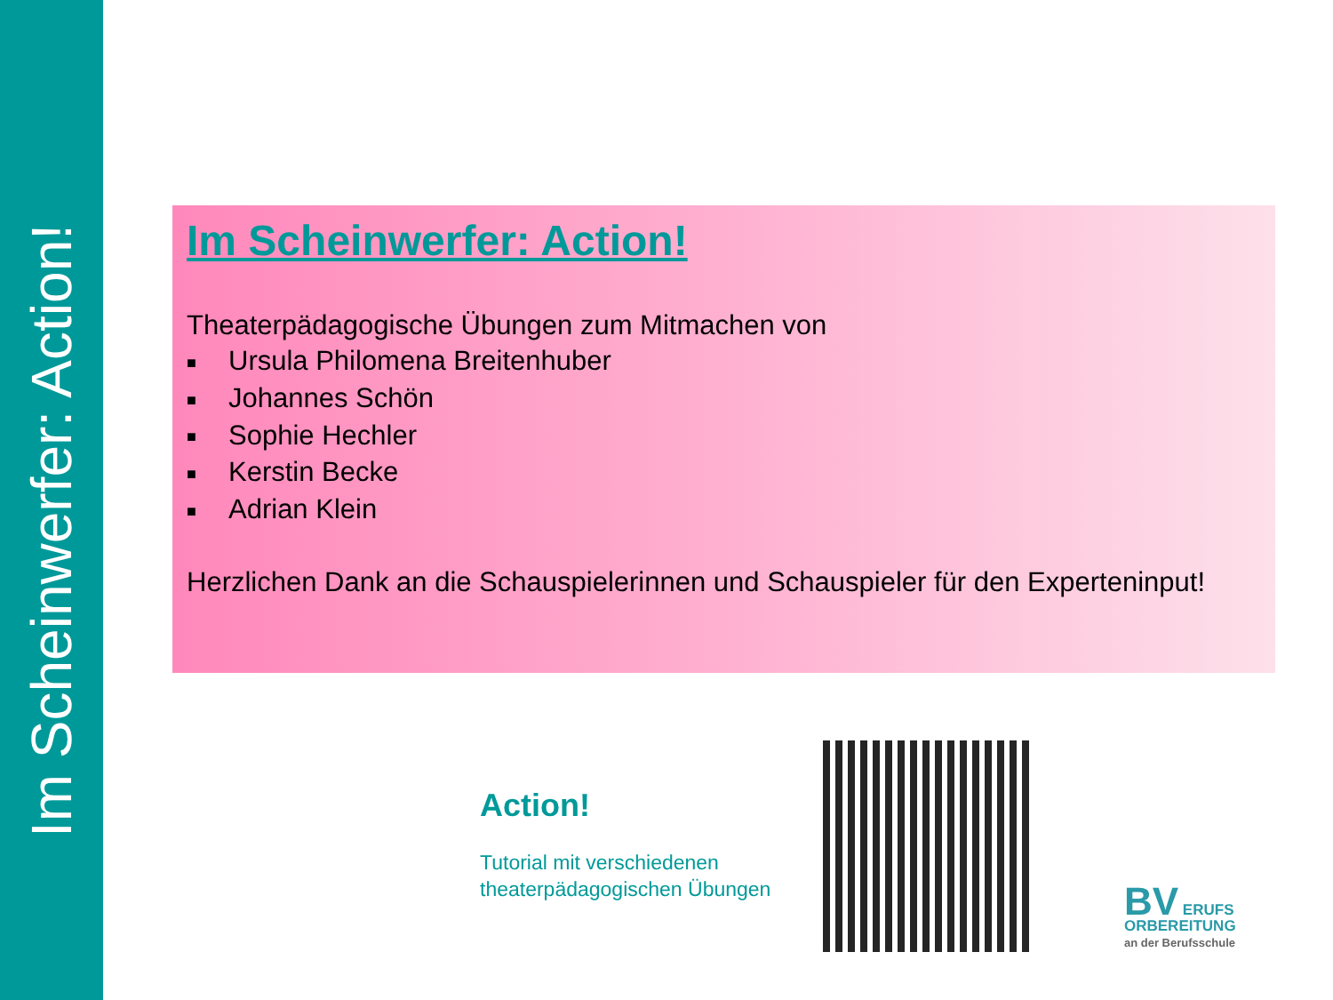Im Scheinwerfer: Action!
Im Scheinwerfer: Action!
Theaterpädagogische Übungen zum Mitmachen von
■ Ursula Philomena Breitenhuber
■ Johannes Schön
■ Sophie Hechler
■ Kerstin Becke
■ Adrian Klein
Herzlichen Dank an die Schauspielerinnen und Schauspieler für den Experteninput!
Action!
Tutorial mit verschiedenen
theaterpädagogischen Übungen
BV ERUFS
ORBEREITUNG
an der Berufsschule